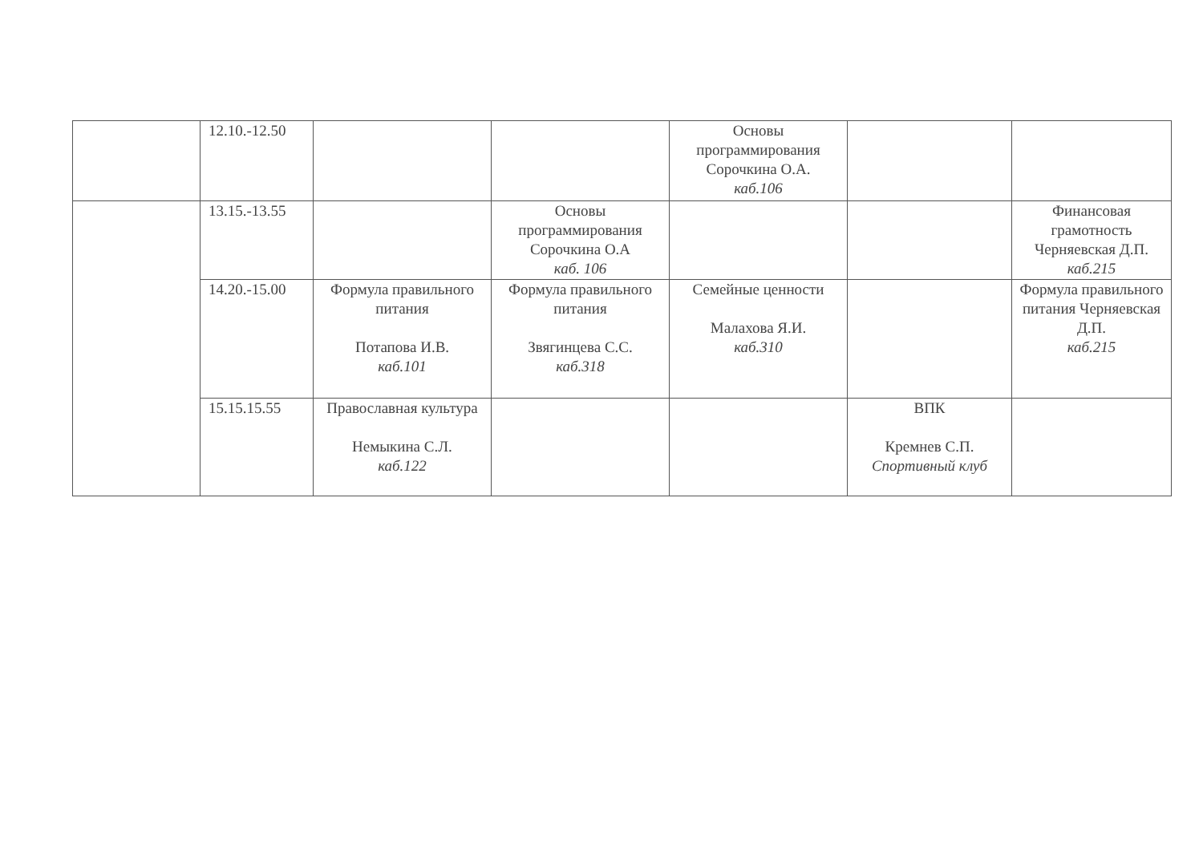| | 12.10.-12.50 | | | Основы программирования Сорочкина О.А. каб.106 | | |
| | 13.15.-13.55 | | Основы программирования Сорочкина О.А каб. 106 | | | Финансовая грамотность Черняевская Д.П. каб.215 |
| | 14.20.-15.00 | Формула правильного питания Потапова И.В. каб.101 | Формула правильного питания Звягинцева С.С. каб.318 | Семейные ценности Малахова Я.И. каб.310 | | Формула правильного питания Черняевская Д.П. каб.215 |
| | 15.15.15.55 | Православная культура Немыкина С.Л. каб.122 | | | ВПК Кремнев С.П. Спортивный клуб | |